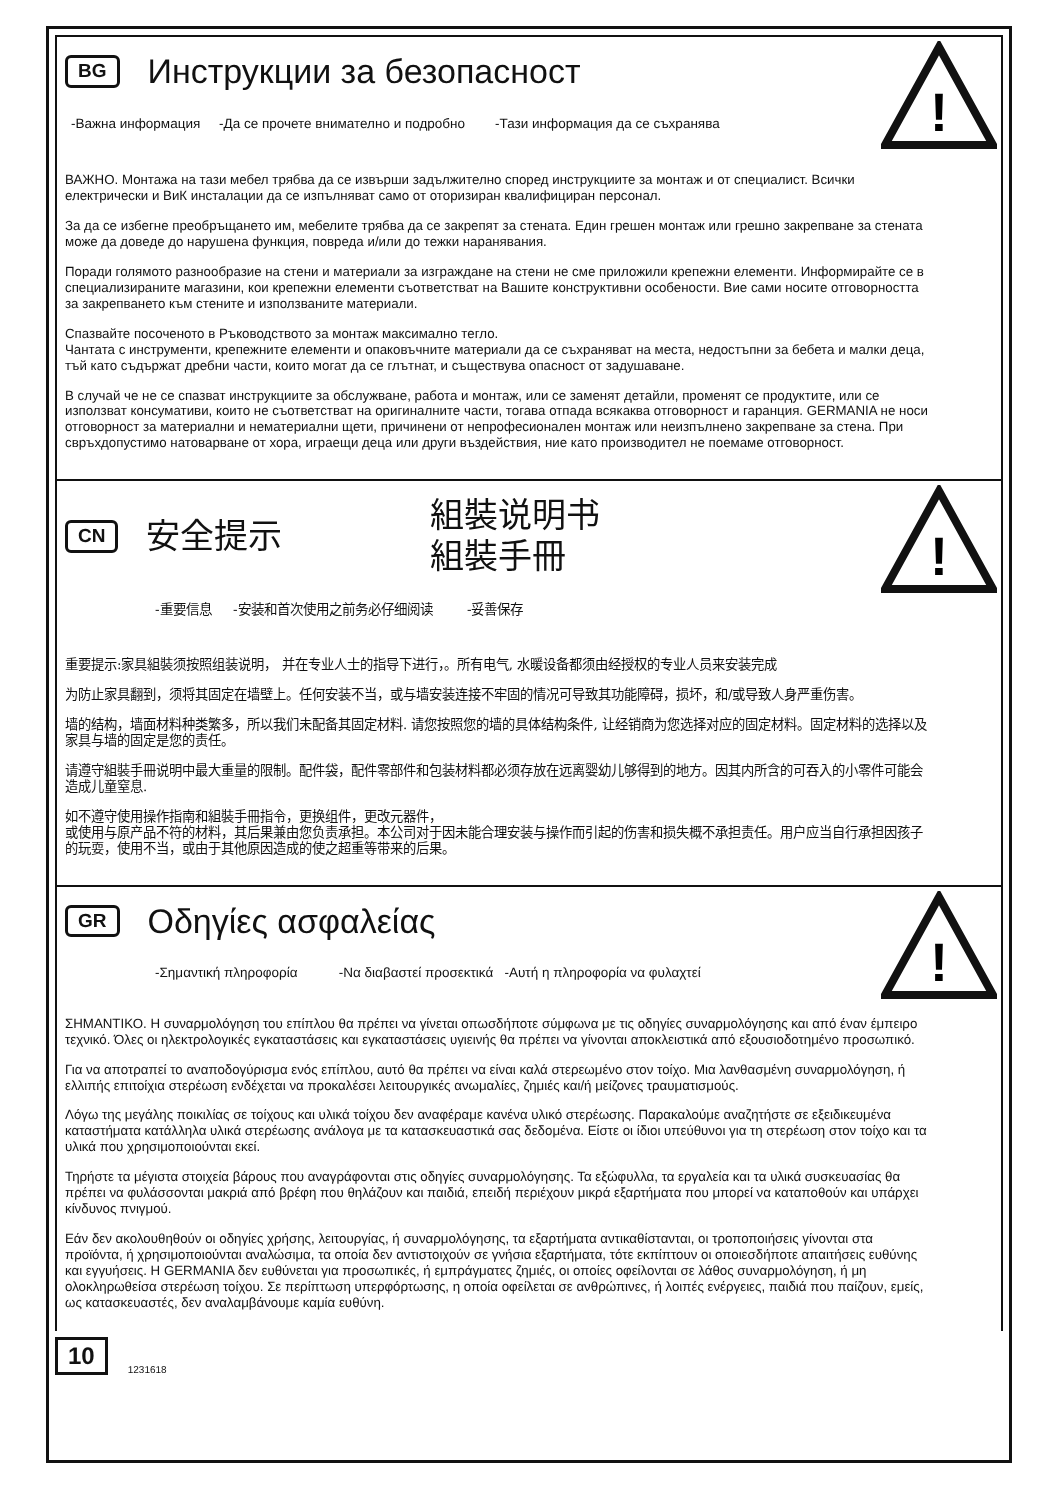!
BG Инструкции за безопасност
-Важна информация -Да се прочете внимателно и подробно -Тази информация да се съхранява
ВАЖНО. Монтажа на тази мебел трябва да се извърши задължително според инструкциите за монтаж и от специалист. Всички електрически и ВиК инсталации да се изпълняват само от оторизиран квалифициран персонал.
За да се избегне преобръщането им, мебелите трябва да се закрепят за стената. Един грешен монтаж или грешно закрепване за стената може да доведе до нарушена функция, повреда и/или до тежки наранявания.
Поради голямото разнообразие на стени и материали за изграждане на стени не сме приложили крепежни елементи. Информирайте се в специализираните магазини, кои крепежни елементи съответстват на Вашите конструктивни особености. Вие сами носите отговорността за закрепването към стените и използваните материали.
Спазвайте посоченото в Ръководството за монтаж максимално тегло.
Чантата с инструменти, крепежните елементи и опаковъчните материали да се съхраняват на места, недостъпни за бебета и малки деца, тъй като съдържат дребни части, които могат да се глътнат, и съществува опасност от задушаване.
В случай че не се спазват инструкциите за обслужване, работа и монтаж, или се заменят детайли, променят се продуктите, или се използват консумативи, които не съответстват на оригиналните части, тогава отпада всякаква отговорност и гаранция. GERMANIA не носи отговорност за материални и нематериални щети, причинени от непрофесионален монтаж или неизпълнено закрепване за стена. При свръхдопустимо натоварване от хора, играещи деца или други въздействия, ние като производител не поемаме отговорност.
!
CN 安全提示 組裝说明书
組裝手冊
-重要信息 -安装和首次使用之前务必仔细阅读 -妥善保存
重要提示:家具組裝须按照组装说明， 并在专业人士的指导下进行，。所有电气, 水暖设备都须由经授权的专业人员来安装完成
为防止家具翻到，须将其固定在墙壁上。任何安装不当，或与墙安装连接不牢固的情况可导致其功能障碍，损坏，和/或导致人身严重伤害。
墙的结构，墙面材料种类繁多，所以我们未配备其固定材料. 请您按照您的墙的具体结构条件, 让经销商为您选择对应的固定材料。固定材料的选择以及家具与墙的固定是您的责任。
请遵守組裝手冊说明中最大重量的限制。配件袋，配件零部件和包装材料都必须存放在远离婴幼儿够得到的地方。因其内所含的可吞入的小零件可能会造成儿童窒息.
如不遵守使用操作指南和組裝手冊指令，更换组件，更改元器件，
或使用与原产品不符的材料，其后果兼由您负责承担。本公司对于因未能合理安装与操作而引起的伤害和损失概不承担责任。用户应当自行承担因孩子的玩耍，使用不当，或由于其他原因造成的使之超重等带来的后果。
!
GR Οδηγίες ασφαλείας
-Σημαντική πληροφορία -Να διαβαστεί προσεκτικά -Αυτή η πληροφορία να φυλαχτεί
ΣΗΜΑΝΤΙΚΟ. Η συναρμολόγηση του επίπλου θα πρέπει να γίνεται οπωσδήποτε σύμφωνα με τις οδηγίες συναρμολόγησης και από έναν έμπειρο τεχνικό. Όλες οι ηλεκτρολογικές εγκαταστάσεις και εγκαταστάσεις υγιεινής θα πρέπει να γίνονται αποκλειστικά από εξουσιοδοτημένο προσωπικό.
Για να αποτραπεί το αναποδογύρισμα ενός επίπλου, αυτό θα πρέπει να είναι καλά στερεωμένο στον τοίχο. Μια λανθασμένη συναρμολόγηση, ή ελλιπής επιτοίχια στερέωση ενδέχεται να προκαλέσει λειτουργικές ανωμαλίες, ζημιές και/ή μείζονες τραυματισμούς.
Λόγω της μεγάλης ποικιλίας σε τοίχους και υλικά τοίχου δεν αναφέραμε κανένα υλικό στερέωσης. Παρακαλούμε αναζητήστε σε εξειδικευμένα καταστήματα κατάλληλα υλικά στερέωσης ανάλογα με τα κατασκευαστικά σας δεδομένα. Είστε οι ίδιοι υπεύθυνοι για τη στερέωση στον τοίχο και τα υλικά που χρησιμοποιούνται εκεί.
Τηρήστε τα μέγιστα στοιχεία βάρους που αναγράφονται στις οδηγίες συναρμολόγησης. Τα εξώφυλλα, τα εργαλεία και τα υλικά συσκευασίας θα πρέπει να φυλάσσονται μακριά από βρέφη που θηλάζουν και παιδιά, επειδή περιέχουν μικρά εξαρτήματα που μπορεί να καταποθούν και υπάρχει κίνδυνος πνιγμού.
Εάν δεν ακολουθηθούν οι οδηγίες χρήσης, λειτουργίας, ή συναρμολόγησης, τα εξαρτήματα αντικαθίστανται, οι τροποποιήσεις γίνονται στα προϊόντα, ή χρησιμοποιούνται αναλώσιμα, τα οποία δεν αντιστοιχούν σε γνήσια εξαρτήματα, τότε εκπίπτουν οι οποιεσδήποτε απαιτήσεις ευθύνης και εγγυήσεις. Η GERMANIA δεν ευθύνεται για προσωπικές, ή εμπράγματες ζημιές, οι οποίες οφείλονται σε λάθος συναρμολόγηση, ή μη ολοκληρωθείσα στερέωση τοίχου. Σε περίπτωση υπερφόρτωσης, η οποία οφείλεται σε ανθρώπινες, ή λοιπές ενέργειες, παιδιά που παίζουν, εμείς, ως κατασκευαστές, δεν αναλαμβάνουμε καμία ευθύνη.
10 1231618